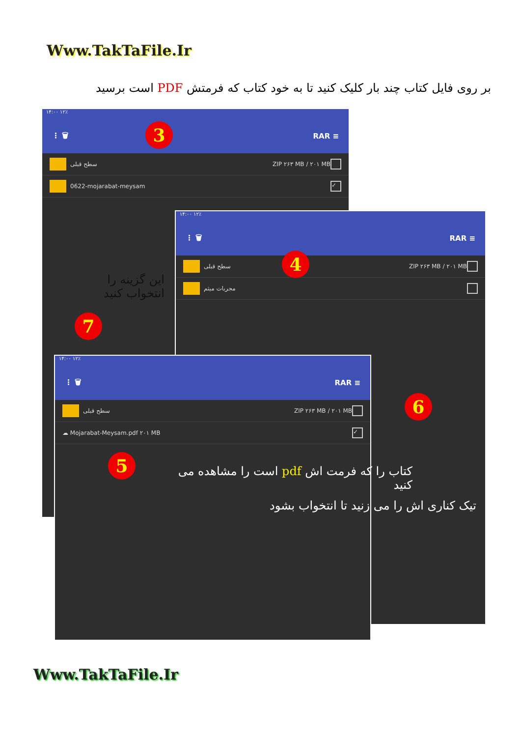Www.TakTaFile.Ir
بر روی فایل کتاب چند بار کلیک کنید تا به خود کتاب که فرمتش PDF است برسید
۱۴:۰۰ ۱۲٪
⋮ 🗑 RAR ≡
سطح قبلی ZIP ۲۶۳ MB / ۲۰۱ MB
0622-mojarabat-meysam ✓
۱۴:۰۰ ۱۲٪
⋮ 🗑 RAR ≡
سطح قبلی ZIP ۲۶۳ MB / ۲۰۱ MB
مجربات میثم
۱۴:۰۰ ۱۲٪
⋮ 🗑 RAR ≡
سطح قبلی ZIP ۲۶۳ MB / ۲۰۱ MB
☁ Mojarabat-Meysam.pdf ۲۰۱ MB ✓
3
4
5
6
7
این گزینه را انتخواب کنید
کتاب را که فرمت اش pdf است را مشاهده می کنید
تیک کناری اش را می زنید تا انتخواب بشود
Www.TakTaFile.Ir